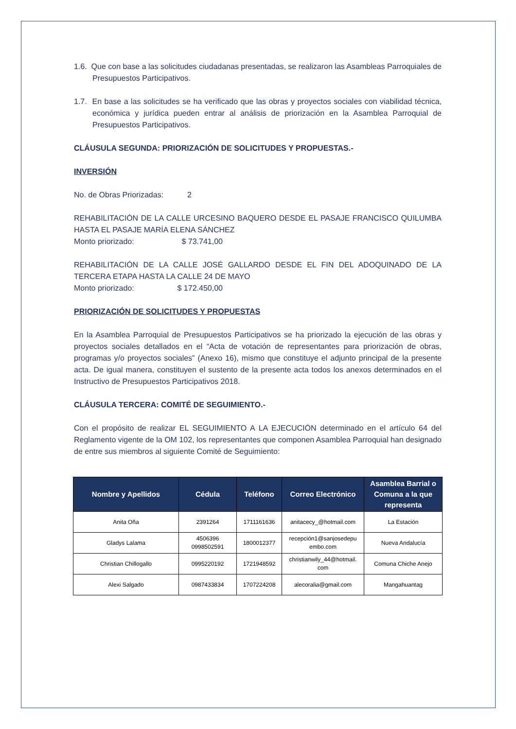1.6. Que con base a las solicitudes ciudadanas presentadas, se realizaron las Asambleas Parroquiales de Presupuestos Participativos.
1.7. En base a las solicitudes se ha verificado que las obras y proyectos sociales con viabilidad técnica, económica y jurídica pueden entrar al análisis de priorización en la Asamblea Parroquial de Presupuestos Participativos.
CLÁUSULA SEGUNDA: PRIORIZACIÓN DE SOLICITUDES Y PROPUESTAS.-
INVERSIÓN
No. de Obras Priorizadas: 2
REHABILITACIÓN DE LA CALLE URCESINO BAQUERO DESDE EL PASAJE FRANCISCO QUILUMBA HASTA EL PASAJE MARÍA ELENA SÁNCHEZ
Monto priorizado: $ 73.741,00
REHABILITACIÓN DE LA CALLE JOSÉ GALLARDO DESDE EL FIN DEL ADOQUINADO DE LA TERCERA ETAPA HASTA LA CALLE 24 DE MAYO
Monto priorizado: $ 172.450,00
PRIORIZACIÓN DE SOLICITUDES Y PROPUESTAS
En la Asamblea Parroquial de Presupuestos Participativos se ha priorizado la ejecución de las obras y proyectos sociales detallados en el “Acta de votación de representantes para priorización de obras, programas y/o proyectos sociales” (Anexo 16), mismo que constituye el adjunto principal de la presente acta. De igual manera, constituyen el sustento de la presente acta todos los anexos determinados en el Instructivo de Presupuestos Participativos 2018.
CLÁUSULA TERCERA: COMITÉ DE SEGUIMIENTO.-
Con el propósito de realizar EL SEGUIMIENTO A LA EJECUCIÓN determinado en el artículo 64 del Reglamento vigente de la OM 102, los representantes que componen Asamblea Parroquial han designado de entre sus miembros al siguiente Comité de Seguimiento:
| Nombre y Apellidos | Cédula | Teléfono | Correo Electrónico | Asamblea Barrial o Comuna a la que representa |
| --- | --- | --- | --- | --- |
| Anita Oña | 2391264 | 1711161636 | anitacecy_@hotmail.com | La Estación |
| Gladys Lalama | 4506396 0998502591 | 1800012377 | recepción1@sanjosedepu embo.com | Nueva Andalucía |
| Christian Chillogallo | 0995220192 | 1721948592 | christianwily_44@hotmail. com | Comuna Chiche Anejo |
| Alexi Salgado | 0987433834 | 1707224208 | alecoralia@gmail.com | Mangahuantag |